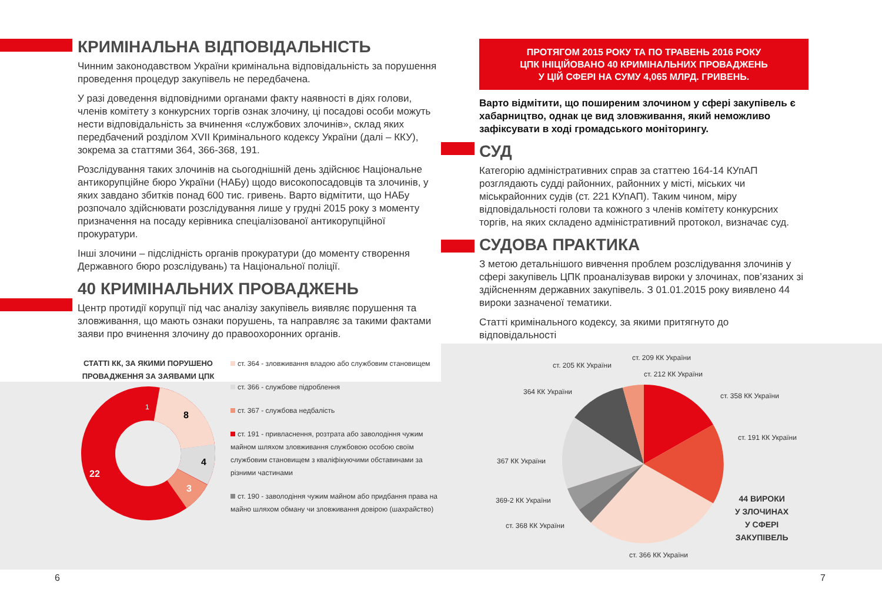КРИМІНАЛЬНА ВІДПОВІДАЛЬНІСТЬ
Чинним законодавством України кримінальна відповідальність за порушення проведення процедур закупівель не передбачена.
У разі доведення відповідними органами факту наявності в діях голови, членів комітету з конкурсних торгів ознак злочину, ці посадові особи можуть нести відповідальність за вчинення «службових злочинів», склад яких передбачений розділом XVII Кримінального кодексу України (далі – ККУ), зокрема за статтями 364, 366-368, 191.
Розслідування таких злочинів на сьогоднішній день здійснює Національне антикорупційне бюро України (НАБу) щодо високопосадовців та злочинів, у яких завдано збитків понад 600 тис. гривень. Варто відмітити, що НАБу розпочало здійснювати розслідування лише у грудні 2015 року з моменту призначення на посаду керівника спеціалізованої антикорупційної прокуратури.
Інші злочини – підслідність органів прокуратури (до моменту створення Державного бюро розслідувань) та Національної поліції.
40 КРИМІНАЛЬНИХ ПРОВАДЖЕНЬ
Центр протидії корупції під час аналізу закупівель виявляє порушення та зловживання, що мають ознаки порушень, та направляє за такими фактами заяви про вчинення злочину до правоохоронних органів.
СТАТТІ КК, ЗА ЯКИМИ ПОРУШЕНО ПРОВАДЖЕННЯ ЗА ЗАЯВАМИ ЦПК
1
8
4
3
22
ст. 364 - зловживання владою або службовим становищем
ст. 366 - службове підроблення
ст. 367 - службова недбалість
ст. 191 - привласнення, розтрата або заволодіння чужим майном шляхом зловживання службовою особою своїм службовим становищем з кваліфікуючими обставинами за різними частинами
ст. 190 - заволодіння чужим майном або придбання права на майно шляхом обману чи зловживання довірою (шахрайство)
ПРОТЯГОМ 2015 РОКУ ТА ПО ТРАВЕНЬ 2016 РОКУ
ЦПК ІНІЦІЙОВАНО 40 КРИМІНАЛЬНИХ ПРОВАДЖЕНЬ
У ЦІЙ СФЕРІ НА СУМУ 4,065 МЛРД. ГРИВЕНЬ.
Варто відмітити, що поширеним злочином у сфері закупівель є хабарництво, однак це вид зловживання, який неможливо зафіксувати в ході громадського моніторингу.
СУД
Категорію адміністративних справ за статтею 164-14 КУпАП розглядають судді районних, районних у місті, міських чи міськрайонних судів (ст. 221 КУпАП). Таким чином, міру відповідальності голови та кожного з членів комітету конкурсних торгів, на яких складено адміністративний протокол, визначає суд.
СУДОВА ПРАКТИКА
З метою детальнішого вивчення проблем розслідування злочинів у сфері закупівель ЦПК проаналізував вироки у злочинах, пов’язаних зі здійсненням державних закупівель. З 01.01.2015 року виявлено 44 вироки зазначеної тематики.
Статті кримінального кодексу, за якими притягнуто до відповідальності
ст. 205 КК України
ст. 209 КК України
ст. 212 КК України
364 КК України ст. 358 КК України
ст. 191 КК України
367 КК України
369-2 КК України
ст. 368 КК України
ст. 366 КК України
44 ВИРОКИ
У ЗЛОЧИНАХ
У СФЕРІ
ЗАКУПІВЕЛЬ
6 7